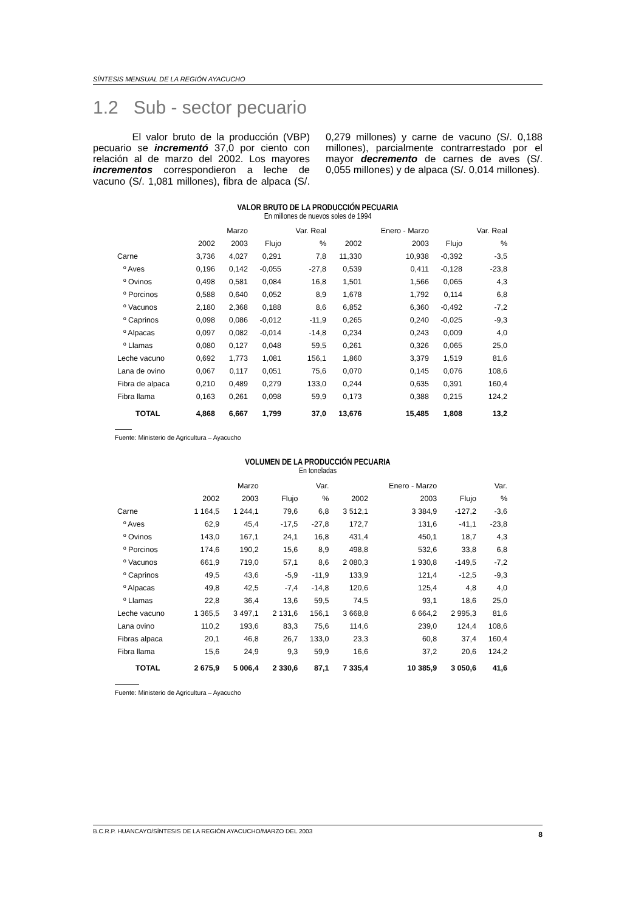SÍNTESIS MENSUAL DE LA REGIÓN AYACUCHO
1.2 Sub - sector pecuario
El valor bruto de la producción (VBP) pecuario se incrementó 37,0 por ciento con relación al de marzo del 2002. Los mayores incrementos correspondieron a leche de vacuno (S/. 1,081 millones), fibra de alpaca (S/. 0,279 millones) y carne de vacuno (S/. 0,188 millones), parcialmente contrarrestado por el mayor decremento de carnes de aves (S/. 0,055 millones) y de alpaca (S/. 0,014 millones).
VALOR BRUTO DE LA PRODUCCIÓN PECUARIA
En millones de nuevos soles de 1994
| | | Marzo | | Var. Real | | Enero - Marzo | | Var. Real |
| --- | --- | --- | --- | --- | --- | --- | --- | --- |
| | 2002 | 2003 | Flujo | % | 2002 | 2003 | Flujo | % |
| Carne | 3,736 | 4,027 | 0,291 | 7,8 | 11,330 | 10,938 | -0,392 | -3,5 |
| º Aves | 0,196 | 0,142 | -0,055 | -27,8 | 0,539 | 0,411 | -0,128 | -23,8 |
| º Ovinos | 0,498 | 0,581 | 0,084 | 16,8 | 1,501 | 1,566 | 0,065 | 4,3 |
| º Porcinos | 0,588 | 0,640 | 0,052 | 8,9 | 1,678 | 1,792 | 0,114 | 6,8 |
| º Vacunos | 2,180 | 2,368 | 0,188 | 8,6 | 6,852 | 6,360 | -0,492 | -7,2 |
| º Caprinos | 0,098 | 0,086 | -0,012 | -11,9 | 0,265 | 0,240 | -0,025 | -9,3 |
| º Alpacas | 0,097 | 0,082 | -0,014 | -14,8 | 0,234 | 0,243 | 0,009 | 4,0 |
| º Llamas | 0,080 | 0,127 | 0,048 | 59,5 | 0,261 | 0,326 | 0,065 | 25,0 |
| Leche vacuno | 0,692 | 1,773 | 1,081 | 156,1 | 1,860 | 3,379 | 1,519 | 81,6 |
| Lana de ovino | 0,067 | 0,117 | 0,051 | 75,6 | 0,070 | 0,145 | 0,076 | 108,6 |
| Fibra de alpaca | 0,210 | 0,489 | 0,279 | 133,0 | 0,244 | 0,635 | 0,391 | 160,4 |
| Fibra llama | 0,163 | 0,261 | 0,098 | 59,9 | 0,173 | 0,388 | 0,215 | 124,2 |
| TOTAL | 4,868 | 6,667 | 1,799 | 37,0 | 13,676 | 15,485 | 1,808 | 13,2 |
Fuente: Ministerio de Agricultura – Ayacucho
VOLUMEN DE LA PRODUCCIÓN PECUARIA
En toneladas
| | | Marzo | | Var. | | Enero - Marzo | | Var. |
| --- | --- | --- | --- | --- | --- | --- | --- | --- |
| | 2002 | 2003 | Flujo | % | 2002 | 2003 | Flujo | % |
| Carne | 1 164,5 | 1 244,1 | 79,6 | 6,8 | 3 512,1 | 3 384,9 | -127,2 | -3,6 |
| º Aves | 62,9 | 45,4 | -17,5 | -27,8 | 172,7 | 131,6 | -41,1 | -23,8 |
| º Ovinos | 143,0 | 167,1 | 24,1 | 16,8 | 431,4 | 450,1 | 18,7 | 4,3 |
| º Porcinos | 174,6 | 190,2 | 15,6 | 8,9 | 498,8 | 532,6 | 33,8 | 6,8 |
| º Vacunos | 661,9 | 719,0 | 57,1 | 8,6 | 2 080,3 | 1 930,8 | -149,5 | -7,2 |
| º Caprinos | 49,5 | 43,6 | -5,9 | -11,9 | 133,9 | 121,4 | -12,5 | -9,3 |
| º Alpacas | 49,8 | 42,5 | -7,4 | -14,8 | 120,6 | 125,4 | 4,8 | 4,0 |
| º Llamas | 22,8 | 36,4 | 13,6 | 59,5 | 74,5 | 93,1 | 18,6 | 25,0 |
| Leche vacuno | 1 365,5 | 3 497,1 | 2 131,6 | 156,1 | 3 668,8 | 6 664,2 | 2 995,3 | 81,6 |
| Lana ovino | 110,2 | 193,6 | 83,3 | 75,6 | 114,6 | 239,0 | 124,4 | 108,6 |
| Fibras alpaca | 20,1 | 46,8 | 26,7 | 133,0 | 23,3 | 60,8 | 37,4 | 160,4 |
| Fibra llama | 15,6 | 24,9 | 9,3 | 59,9 | 16,6 | 37,2 | 20,6 | 124,2 |
| TOTAL | 2 675,9 | 5 006,4 | 2 330,6 | 87,1 | 7 335,4 | 10 385,9 | 3 050,6 | 41,6 |
Fuente: Ministerio de Agricultura – Ayacucho
B.C.R.P. HUANCAYO/SÍNTESIS DE LA REGIÓN AYACUCHO/MARZO DEL 2003 8